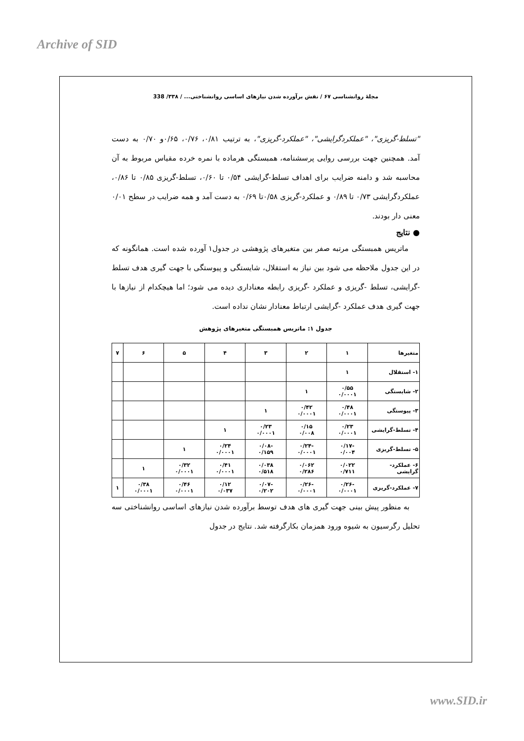Archive of SID
مجلهٔ روانشناسی ۶۷ / نقش برآورده شدن نیازهای اساسی روانشناختی... / ۳۳۸/ 338
"تسلط-گریزی"، "عملکردگرایشی"، "عملکرد-گریزی"، به ترتیب ۰/۸۱، ۰/۷۶، ۰/۶۵و ۰/۷۰ به دست آمد. همچنین جهت بررسی روایی پرسشنامه، همبستگی هرماده با نمره خرده مقیاس مربوط به آن محاسبه شد و دامنه ضرایب برای اهداف تسلط-گرایشی ۰/۵۴ تا ۰/۶۰، تسلط-گریزی ۰/۸۵ تا ۰/۸۶، عملکردگرایشی ۰/۷۳ تا ۰/۸۹ و عملکرد-گریزی ۰/۵۸تا ۰/۶۹ به دست آمد و همه ضرایب در سطح ۰/۰۱ معنی دار بودند.
● نتایج
ماتریس همبستگی مرتبه صفر بین متغیرهای پژوهشی در جدول۱ آورده شده است. همانگونه که در این جدول ملاحظه می شود بین نیاز به استقلال، شایستگی و پیوستگی با جهت گیری هدف تسلط -گرایشی، تسلط -گریزی و عملکرد -گریزی رابطه معناداری دیده می شود؛ اما هیچکدام از نیازها با جهت گیری هدف عملکرد -گرایشی ارتباط معنادار نشان نداده است.
جدول ۱: ماتریس همبستگی متغیرهای پژوهش
| متغیرها | ۱ | ۲ | ۳ | ۴ | ۵ | ۶ | ۷ |
| --- | --- | --- | --- | --- | --- | --- | --- |
| ۱- استقلال | ۱ | | | | | | |
| ۲- شایستگی | ۰/۵۵ ۰/۰۰۰۱ | ۱ | | | | | |
| ۳- پیوستگی | ۰/۴۸ ۰/۰۰۰۱ | ۰/۴۲ ۰/۰۰۰۱ | ۱ | | | | |
| ۴- تسلط-گرایشی | ۰/۲۳ ۰/۰۰۰۱ | ۰/۱۵ ۰/۰۰۸ | ۰/۲۳ ۰/۰۰۰۱ | ۱ | | | |
| ۵- تسلط-گریزی | -۰/۱۷ ۰/۰۰۴ | -۰/۲۴ ۰/۰۰۰۱ | -۰/۰۸ ۰/۱۵۹ | ۰/۲۴ ۰/۰۰۰۱ | ۱ | | |
| ۶- عملکرد-گرایشی | ۰/۰۲۲ ۰/۷۱۱ | ۰/۰۶۲ ۰/۲۸۶ | ۰/۰۳۸ ۰/۵۱۸ | ۰/۴۱ ۰/۰۰۰۱ | ۰/۳۲ ۰/۰۰۰۱ | ۱ | |
| ۷- عملکرد-گریزی | -۰/۲۶ ۰/۰۰۰۱ | -۰/۲۶ ۰/۰۰۰۱ | -۰/۰۷ ۰/۲۰۲ | ۰/۱۲ ۰/۰۳۷ | ۰/۴۶ ۰/۰۰۰۱ | ۰/۳۸ ۰/۰۰۰۱ | ۱ |
به منظور پیش بینی جهت گیری های هدف توسط برآورده شدن نیازهای اساسی روانشناختی سه تحلیل رگرسیون به شیوه ورود همزمان بکارگرفته شد. نتایج در جدول
www.SID.ir